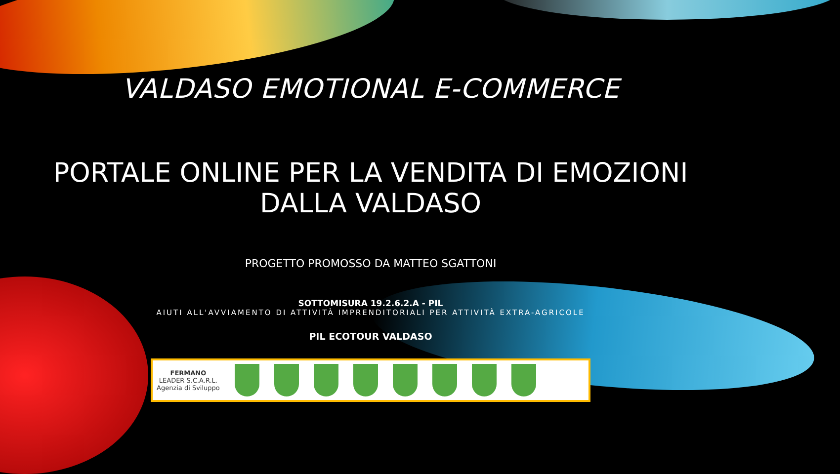VALDASO EMOTIONAL E-COMMERCE
PORTALE ONLINE PER LA VENDITA DI EMOZIONI
DALLA VALDASO
PROGETTO PROMOSSO DA MATTEO SGATTONI
SOTTOMISURA 19.2.6.2.A - PIL
AIUTI ALL'AVVIAMENTO DI ATTIVITÀ IMPRENDITORIALI PER ATTIVITÀ EXTRA-AGRICOLE
PIL ECOTOUR VALDASO
FERMANO
LEADER S.C.A.R.L.
Agenzia di Sviluppo